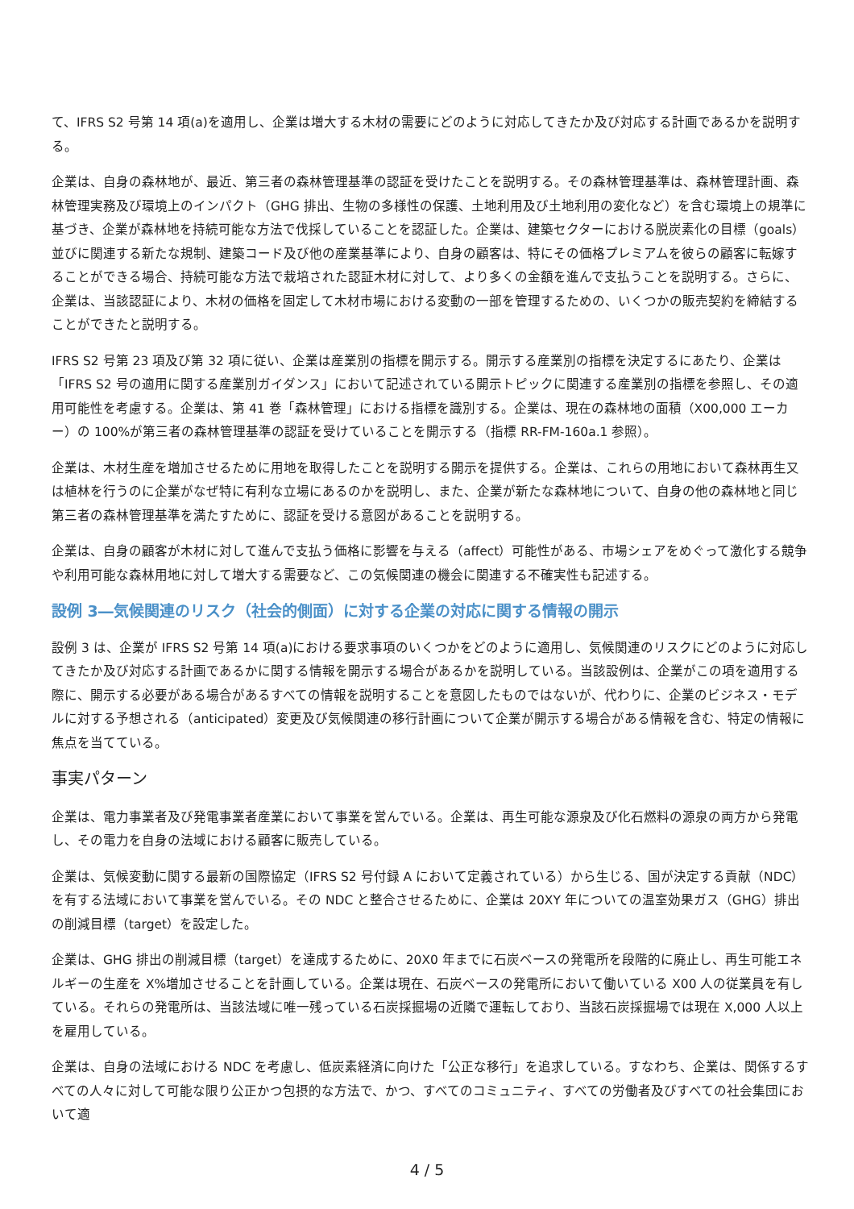て、IFRS S2 号第 14 項(a)を適用し、企業は増大する木材の需要にどのように対応してきたか及び対応する計画であるかを説明する。
企業は、自身の森林地が、最近、第三者の森林管理基準の認証を受けたことを説明する。その森林管理基準は、森林管理計画、森林管理実務及び環境上のインパクト（GHG 排出、生物の多様性の保護、土地利用及び土地利用の変化など）を含む環境上の規準に基づき、企業が森林地を持続可能な方法で伐採していることを認証した。企業は、建築セクターにおける脱炭素化の目標（goals）並びに関連する新たな規制、建築コード及び他の産業基準により、自身の顧客は、特にその価格プレミアムを彼らの顧客に転嫁することができる場合、持続可能な方法で栽培された認証木材に対して、より多くの金額を進んで支払うことを説明する。さらに、企業は、当該認証により、木材の価格を固定して木材市場における変動の一部を管理するための、いくつかの販売契約を締結することができたと説明する。
IFRS S2 号第 23 項及び第 32 項に従い、企業は産業別の指標を開示する。開示する産業別の指標を決定するにあたり、企業は「IFRS S2 号の適用に関する産業別ガイダンス」において記述されている開示トピックに関連する産業別の指標を参照し、その適用可能性を考慮する。企業は、第 41 巻「森林管理」における指標を識別する。企業は、現在の森林地の面積（X00,000 エーカー）の 100%が第三者の森林管理基準の認証を受けていることを開示する（指標 RR-FM-160a.1 参照）。
企業は、木材生産を増加させるために用地を取得したことを説明する開示を提供する。企業は、これらの用地において森林再生又は植林を行うのに企業がなぜ特に有利な立場にあるのかを説明し、また、企業が新たな森林地について、自身の他の森林地と同じ第三者の森林管理基準を満たすために、認証を受ける意図があることを説明する。
企業は、自身の顧客が木材に対して進んで支払う価格に影響を与える（affect）可能性がある、市場シェアをめぐって激化する競争や利用可能な森林用地に対して増大する需要など、この気候関連の機会に関連する不確実性も記述する。
設例 3―気候関連のリスク（社会的側面）に対する企業の対応に関する情報の開示
設例 3 は、企業が IFRS S2 号第 14 項(a)における要求事項のいくつかをどのように適用し、気候関連のリスクにどのように対応してきたか及び対応する計画であるかに関する情報を開示する場合があるかを説明している。当該設例は、企業がこの項を適用する際に、開示する必要がある場合があるすべての情報を説明することを意図したものではないが、代わりに、企業のビジネス・モデルに対する予想される（anticipated）変更及び気候関連の移行計画について企業が開示する場合がある情報を含む、特定の情報に焦点を当てている。
事実パターン
企業は、電力事業者及び発電事業者産業において事業を営んでいる。企業は、再生可能な源泉及び化石燃料の源泉の両方から発電し、その電力を自身の法域における顧客に販売している。
企業は、気候変動に関する最新の国際協定（IFRS S2 号付録 A において定義されている）から生じる、国が決定する貢献（NDC）を有する法域において事業を営んでいる。その NDC と整合させるために、企業は 20XY 年についての温室効果ガス（GHG）排出の削減目標（target）を設定した。
企業は、GHG 排出の削減目標（target）を達成するために、20X0 年までに石炭ベースの発電所を段階的に廃止し、再生可能エネルギーの生産を X%増加させることを計画している。企業は現在、石炭ベースの発電所において働いている X00 人の従業員を有している。それらの発電所は、当該法域に唯一残っている石炭採掘場の近隣で運転しており、当該石炭採掘場では現在 X,000 人以上を雇用している。
企業は、自身の法域における NDC を考慮し、低炭素経済に向けた「公正な移行」を追求している。すなわち、企業は、関係するすべての人々に対して可能な限り公正かつ包摂的な方法で、かつ、すべてのコミュニティ、すべての労働者及びすべての社会集団において適
4 / 5